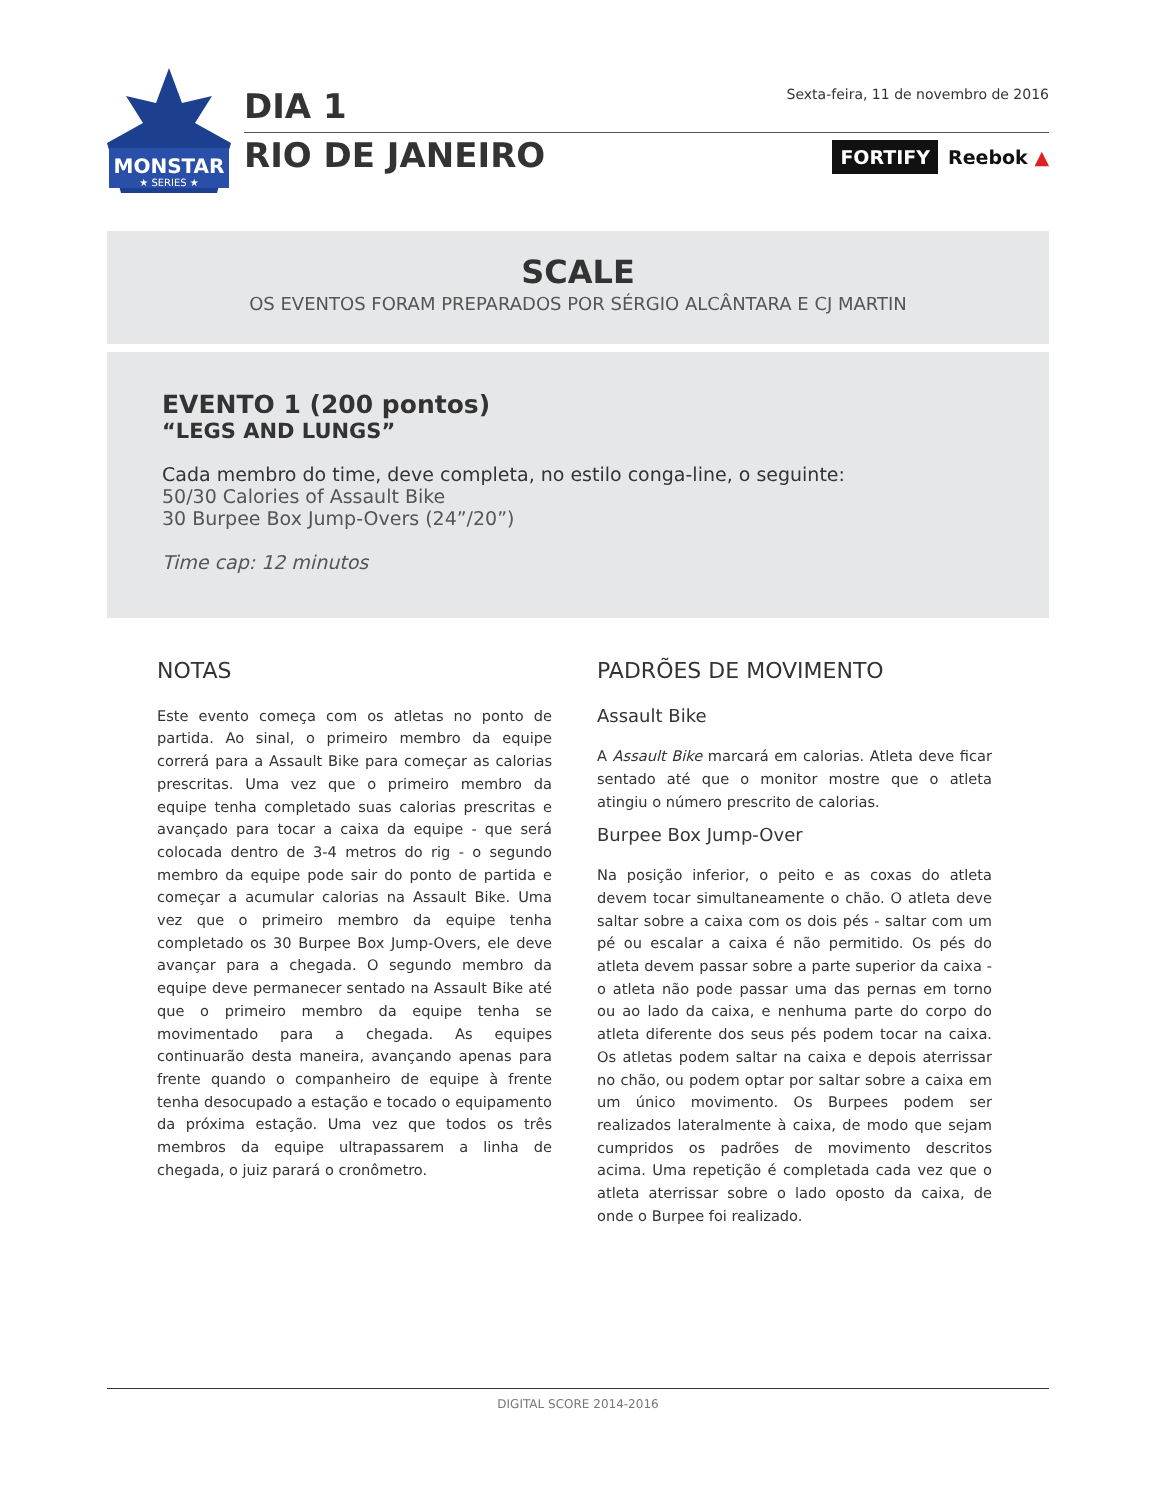MONSTAR
★ SERIES ★
DIA 1
RIO DE JANEIRO
Sexta-feira, 11 de novembro de 2016
FORTIFY Reebok ▲
SCALE
OS EVENTOS FORAM PREPARADOS POR SÉRGIO ALCÂNTARA E CJ MARTIN
EVENTO 1 (200 pontos)
“LEGS AND LUNGS”
Cada membro do time, deve completa, no estilo conga-line, o seguinte:
50/30 Calories of Assault Bike
30 Burpee Box Jump-Overs (24”/20”)
Time cap: 12 minutos
NOTAS
Este evento começa com os atletas no ponto de partida. Ao sinal, o primeiro membro da equipe correrá para a Assault Bike para começar as calorias prescritas. Uma vez que o primeiro membro da equipe tenha completado suas calorias prescritas e avançado para tocar a caixa da equipe - que será colocada dentro de 3-4 metros do rig - o segundo membro da equipe pode sair do ponto de partida e começar a acumular calorias na Assault Bike. Uma vez que o primeiro membro da equipe tenha completado os 30 Burpee Box Jump-Overs, ele deve avançar para a chegada. O segundo membro da equipe deve permanecer sentado na Assault Bike até que o primeiro membro da equipe tenha se movimentado para a chegada. As equipes continuarão desta maneira, avançando apenas para frente quando o companheiro de equipe à frente tenha desocupado a estação e tocado o equipamento da próxima estação. Uma vez que todos os três membros da equipe ultrapassarem a linha de chegada, o juiz parará o cronômetro.
PADRÕES DE MOVIMENTO
Assault Bike
A Assault Bike marcará em calorias. Atleta deve ficar sentado até que o monitor mostre que o atleta atingiu o número prescrito de calorias.
Burpee Box Jump-Over
Na posição inferior, o peito e as coxas do atleta devem tocar simultaneamente o chão. O atleta deve saltar sobre a caixa com os dois pés - saltar com um pé ou escalar a caixa é não permitido. Os pés do atleta devem passar sobre a parte superior da caixa - o atleta não pode passar uma das pernas em torno ou ao lado da caixa, e nenhuma parte do corpo do atleta diferente dos seus pés podem tocar na caixa. Os atletas podem saltar na caixa e depois aterrissar no chão, ou podem optar por saltar sobre a caixa em um único movimento. Os Burpees podem ser realizados lateralmente à caixa, de modo que sejam cumpridos os padrões de movimento descritos acima. Uma repetição é completada cada vez que o atleta aterrissar sobre o lado oposto da caixa, de onde o Burpee foi realizado.
DIGITAL SCORE 2014-2016